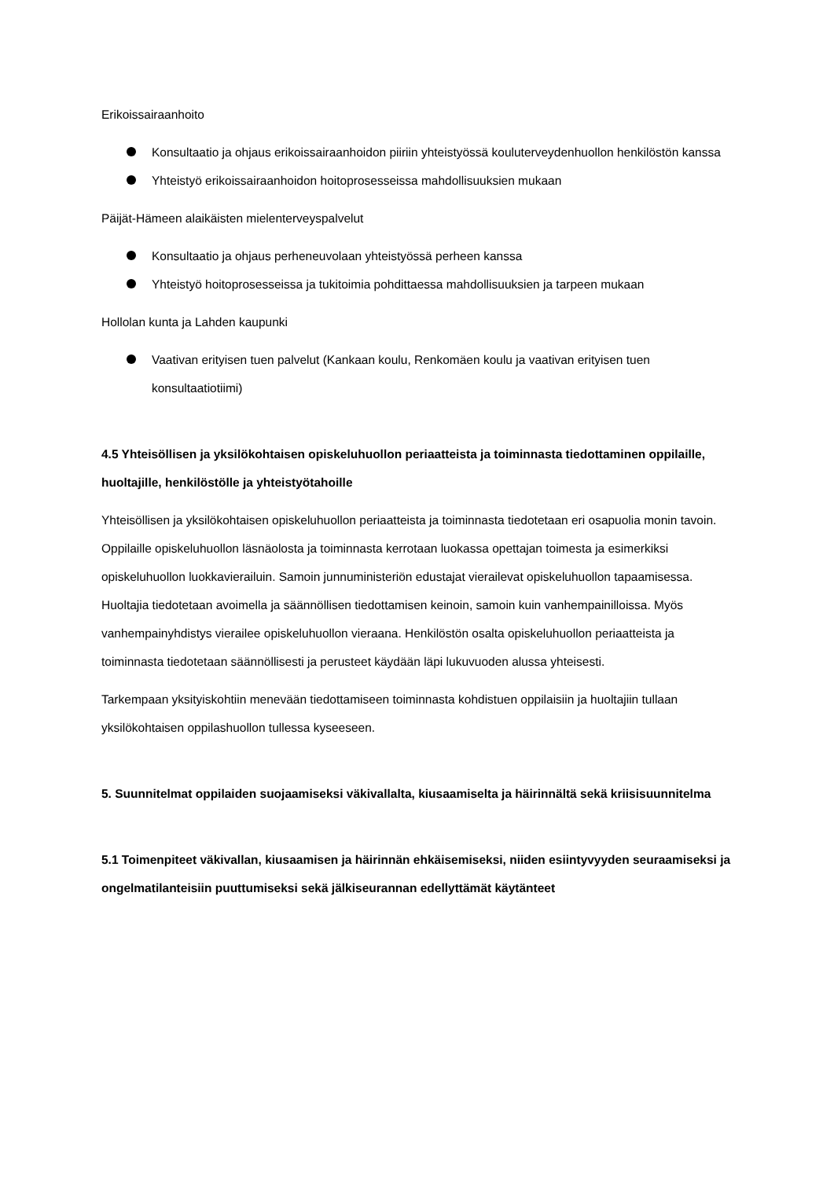Erikoissairaanhoito
Konsultaatio ja ohjaus erikoissairaanhoidon piiriin yhteistyössä kouluterveydenhuollon henkilöstön kanssa
Yhteistyö erikoissairaanhoidon hoitoprosesseissa mahdollisuuksien mukaan
Päijät-Hämeen alaikäisten mielenterveyspalvelut
Konsultaatio ja ohjaus perheneuvolaan yhteistyössä perheen kanssa
Yhteistyö hoitoprosesseissa ja tukitoimia pohdittaessa mahdollisuuksien ja tarpeen mukaan
Hollolan kunta ja Lahden kaupunki
Vaativan erityisen tuen palvelut (Kankaan koulu, Renkomäen koulu ja vaativan erityisen tuen konsultaatiotiimi)
4.5 Yhteisöllisen ja yksilökohtaisen opiskeluhuollon periaatteista ja toiminnasta tiedottaminen oppilaille, huoltajille, henkilöstölle ja yhteistyötahoille
Yhteisöllisen ja yksilökohtaisen opiskeluhuollon periaatteista ja toiminnasta tiedotetaan eri osapuolia monin tavoin. Oppilaille opiskeluhuollon läsnäolosta ja toiminnasta kerrotaan luokassa opettajan toimesta ja esimerkiksi opiskeluhuollon luokkavierailuin. Samoin junnuministeriön edustajat vierailevat opiskeluhuollon tapaamisessa. Huoltajia tiedotetaan avoimella ja säännöllisen tiedottamisen keinoin, samoin kuin vanhempainilloissa. Myös vanhempainyhdistys vierailee opiskeluhuollon vieraana. Henkilöstön osalta opiskeluhuollon periaatteista ja toiminnasta tiedotetaan säännöllisesti ja perusteet käydään läpi lukuvuoden alussa yhteisesti.
Tarkempaan yksityiskohtiin menevään tiedottamiseen toiminnasta kohdistuen oppilaisiin ja huoltajiin tullaan yksilökohtaisen oppilashuollon tullessa kyseeseen.
5. Suunnitelmat oppilaiden suojaamiseksi väkivallalta, kiusaamiselta ja häirinnältä sekä kriisisuunnitelma
5.1 Toimenpiteet väkivallan, kiusaamisen ja häirinnän ehkäisemiseksi, niiden esiintyvyyden seuraamiseksi ja ongelmatilanteisiin puuttumiseksi sekä jälkiseurannan edellyttämät käytänteet